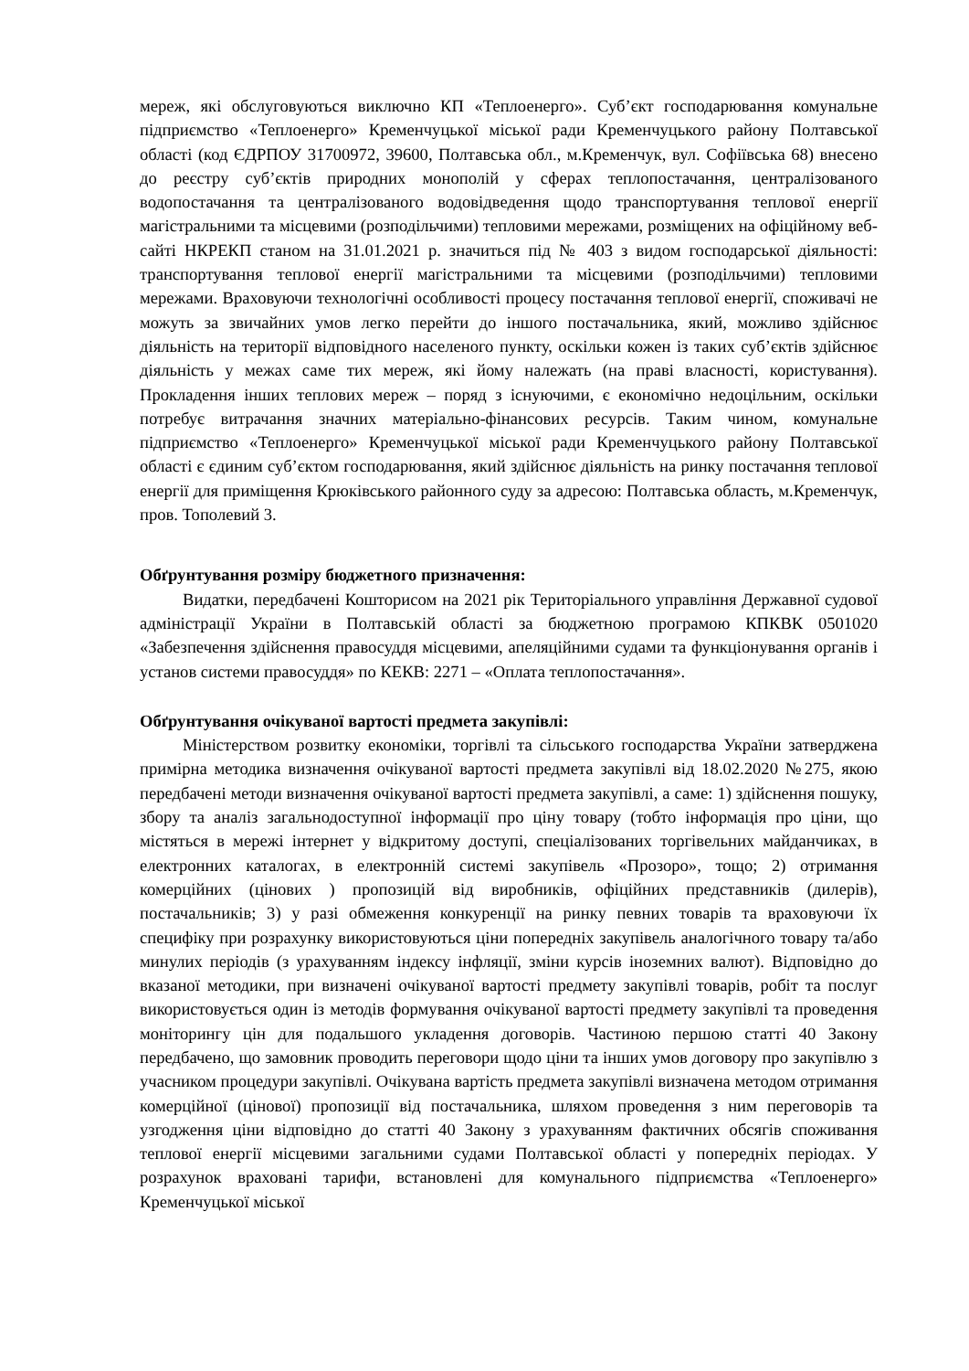мереж, які обслуговуються виключно КП «Теплоенерго». Суб’єкт господарювання комунальне підприємство «Теплоенерго» Кременчуцької міської ради Кременчуцького району Полтавської області (код ЄДРПОУ 31700972, 39600, Полтавська обл., м.Кременчук, вул. Софіївська 68) внесено до реєстру суб’єктів природних монополій у сферах теплопостачання, централізованого водопостачання та централізованого водовідведення щодо транспортування теплової енергії магістральними та місцевими (розподільчими) тепловими мережами, розміщених на офіційному веб-сайті НКРЕКП станом на 31.01.2021 р. значиться під № 403 з видом господарської діяльності: транспортування теплової енергії магістральними та місцевими (розподільчими) тепловими мережами. Враховуючи технологічні особливості процесу постачання теплової енергії, споживачі не можуть за звичайних умов легко перейти до іншого постачальника, який, можливо здійснює діяльність на території відповідного населеного пункту, оскільки кожен із таких суб’єктів здійснює діяльність у межах саме тих мереж, які йому належать (на праві власності, користування). Прокладення інших теплових мереж – поряд з існуючими, є економічно недоцільним, оскільки потребує витрачання значних матеріально-фінансових ресурсів. Таким чином, комунальне підприємство «Теплоенерго» Кременчуцької міської ради Кременчуцького району Полтавської області є єдиним суб’єктом господарювання, який здійснює діяльність на ринку постачання теплової енергії для приміщення Крюківського районного суду за адресою: Полтавська область, м.Кременчук, пров. Тополевий 3.
Обґрунтування розміру бюджетного призначення:
Видатки, передбачені Кошторисом на 2021 рік Територіального управління Державної судової адміністрації України в Полтавській області за бюджетною програмою КПКВК 0501020 «Забезпечення здійснення правосуддя місцевими, апеляційними судами та функціонування органів і установ системи правосуддя» по КЕКВ: 2271 – «Оплата теплопостачання».
Обґрунтування очікуваної вартості предмета закупівлі:
Міністерством розвитку економіки, торгівлі та сільського господарства України затверджена примірна методика визначення очікуваної вартості предмета закупівлі від 18.02.2020 №275, якою передбачені методи визначення очікуваної вартості предмета закупівлі, а саме: 1) здійснення пошуку, збору та аналіз загальнодоступної інформації про ціну товару (тобто інформація про ціни, що містяться в мережі інтернет у відкритому доступі, спеціалізованих торгівельних майданчиках, в електронних каталогах, в електронній системі закупівель «Прозоро», тощо; 2) отримання комерційних (цінових ) пропозицій від виробників, офіційних представників (дилерів), постачальників; 3) у разі обмеження конкуренції на ринку певних товарів та враховуючи їх специфіку при розрахунку використовуються ціни попередніх закупівель аналогічного товару та/або минулих періодів (з урахуванням індексу інфляції, зміни курсів іноземних валют). Відповідно до вказаної методики, при визначені очікуваної вартості предмету закупівлі товарів, робіт та послуг використовується один із методів формування очікуваної вартості предмету закупівлі та проведення моніторингу цін для подальшого укладення договорів. Частиною першою статті 40 Закону передбачено, що замовник проводить переговори щодо ціни та інших умов договору про закупівлю з учасником процедури закупівлі. Очікувана вартість предмета закупівлі визначена методом отримання комерційної (цінової) пропозиції від постачальника, шляхом проведення з ним переговорів та узгодження ціни відповідно до статті 40 Закону з урахуванням фактичних обсягів споживання теплової енергії місцевими загальними судами Полтавської області у попередніх періодах. У розрахунок враховані тарифи, встановлені для комунального підприємства «Теплоенерго» Кременчуцької міської